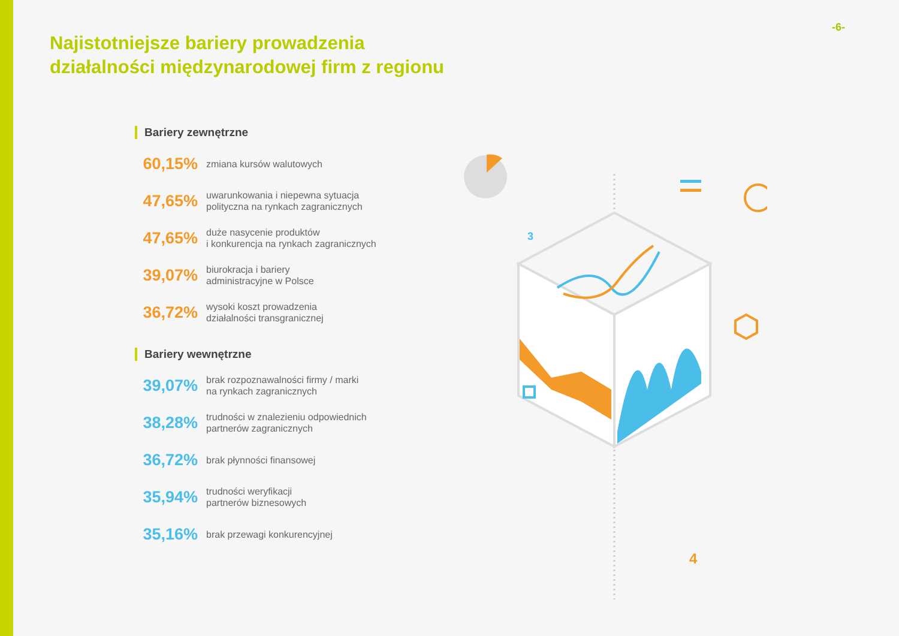-6-
Najistotniejsze bariery prowadzenia
działalności międzynarodowej firm z regionu
Bariery zewnętrzne
60,15% zmiana kursów walutowych
47,65% uwarunkowania i niepewna sytuacja
polityczna na rynkach zagranicznych
47,65% duże nasycenie produktów
i konkurencja na rynkach zagranicznych
39,07% biurokracja i bariery
administracyjne w Polsce
36,72% wysoki koszt prowadzenia
działalności transgranicznej
Bariery wewnętrzne
39,07% brak rozpoznawalności firmy / marki
na rynkach zagranicznych
38,28% trudności w znalezieniu odpowiednich
partnerów zagranicznych
36,72% brak płynności finansowej
35,94% trudności weryfikacji
partnerów biznesowych
35,16% brak przewagi konkurencyjnej
3
4